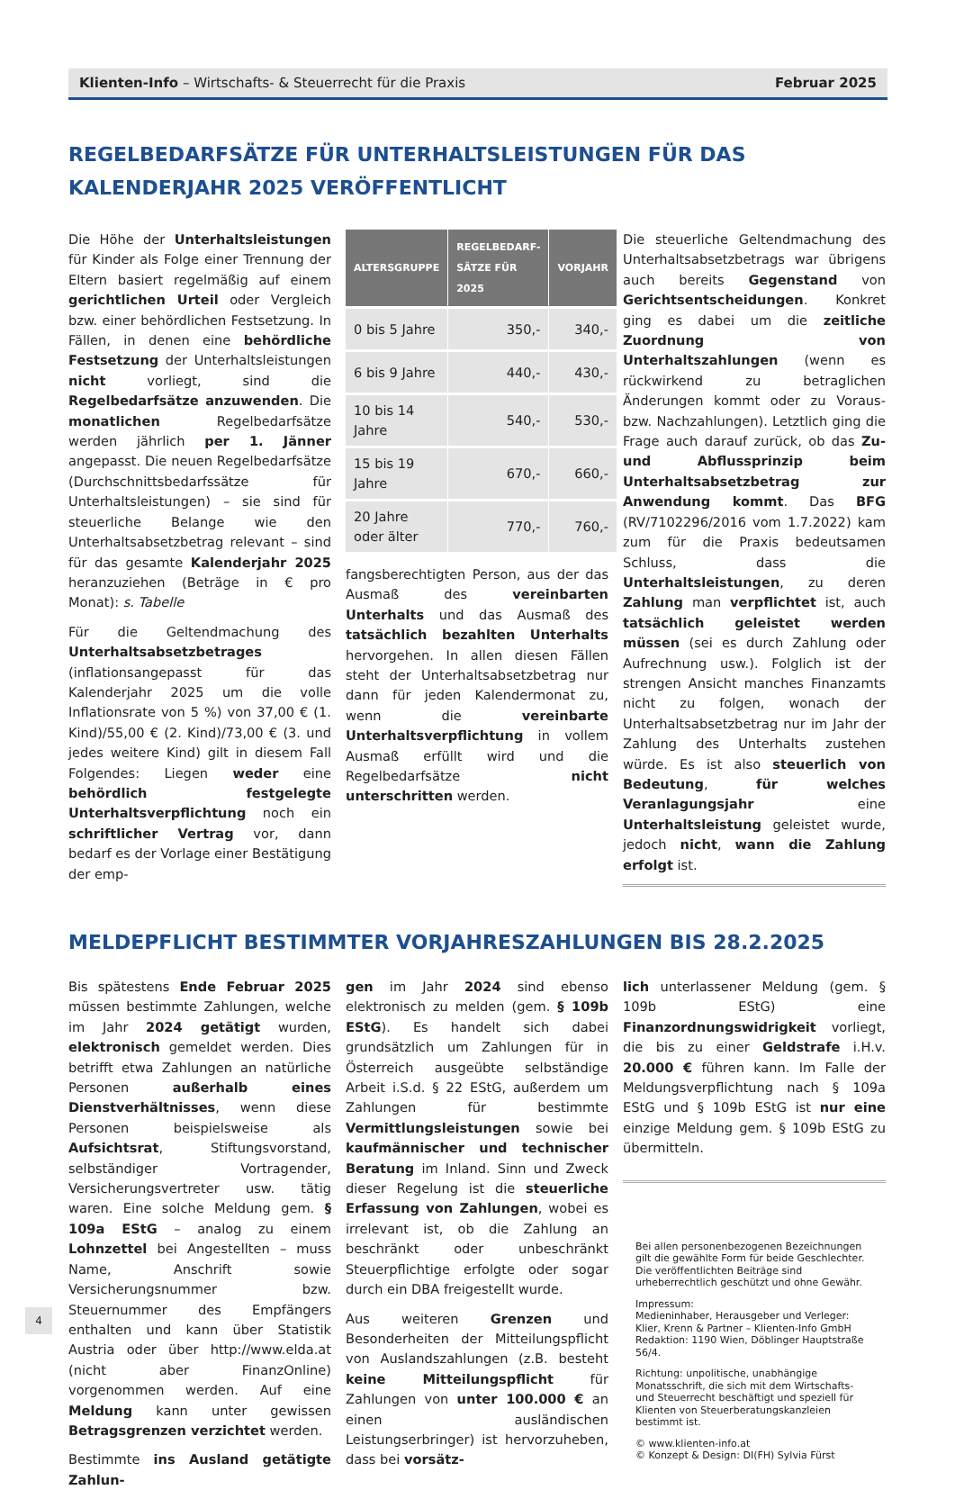Klienten-Info – Wirtschafts- & Steuerrecht für die Praxis Februar 2025
REGELBEDARFSÄTZE FÜR UNTERHALTSLEISTUNGEN FÜR DAS KALENDERJAHR 2025 VERÖFFENTLICHT
Die Höhe der Unterhaltsleistungen für Kinder als Folge einer Trennung der Eltern basiert regelmäßig auf einem gerichtlichen Urteil oder Vergleich bzw. einer behördlichen Festsetzung. In Fällen, in denen eine behördliche Festsetzung der Unterhaltsleistungen nicht vorliegt, sind die Regelbedarfsätze anzuwenden. Die monatlichen Regelbedarfsätze werden jährlich per 1. Jänner angepasst. Die neuen Regelbedarfsätze (Durchschnittsbedarfssätze für Unterhaltsleistungen) – sie sind für steuerliche Belange wie den Unterhaltsabsetzbetrag relevant – sind für das gesamte Kalenderjahr 2025 heranzuziehen (Beträge in € pro Monat): s. Tabelle
Für die Geltendmachung des Unterhaltsabsetzbetrages (inflationsangepasst für das Kalenderjahr 2025 um die volle Inflationsrate von 5 %) von 37,00 € (1. Kind)/55,00 € (2. Kind)/73,00 € (3. und jedes weitere Kind) gilt in diesem Fall Folgendes: Liegen weder eine behördlich festgelegte Unterhaltsverpflichtung noch ein schriftlicher Vertrag vor, dann bedarf es der Vorlage einer Bestätigung der emp-
| ALTERSGRUPPE | REGELBEDARF- SÄTZE FÜR 2025 | VORJAHR |
| --- | --- | --- |
| 0 bis 5 Jahre | 350,- | 340,- |
| 6 bis 9 Jahre | 440,- | 430,- |
| 10 bis 14 Jahre | 540,- | 530,- |
| 15 bis 19 Jahre | 670,- | 660,- |
| 20 Jahre oder älter | 770,- | 760,- |
fangsberechtigten Person, aus der das Ausmaß des vereinbarten Unterhalts und das Ausmaß des tatsächlich bezahlten Unterhalts hervorgehen. In allen diesen Fällen steht der Unterhaltsabsetzbetrag nur dann für jeden Kalendermonat zu, wenn die vereinbarte Unterhaltsverpflichtung in vollem Ausmaß erfüllt wird und die Regelbedarfsätze nicht unterschritten werden.
Die steuerliche Geltendmachung des Unterhaltsabsetzbetrags war übrigens auch bereits Gegenstand von Gerichtsentscheidungen. Konkret ging es dabei um die zeitliche Zuordnung von Unterhaltszahlungen (wenn es rückwirkend zu betraglichen Änderungen kommt oder zu Voraus- bzw. Nachzahlungen). Letztlich ging die Frage auch darauf zurück, ob das Zu- und Abflussprinzip beim Unterhaltsabsetzbetrag zur Anwendung kommt. Das BFG (RV/7102296/2016 vom 1.7.2022) kam zum für die Praxis bedeutsamen Schluss, dass die Unterhaltsleistungen, zu deren Zahlung man verpflichtet ist, auch tatsächlich geleistet werden müssen (sei es durch Zahlung oder Aufrechnung usw.). Folglich ist der strengen Ansicht manches Finanzamts nicht zu folgen, wonach der Unterhaltsabsetzbetrag nur im Jahr der Zahlung des Unterhalts zustehen würde. Es ist also steuerlich von Bedeutung, für welches Veranlagungsjahr eine Unterhaltsleistung geleistet wurde, jedoch nicht, wann die Zahlung erfolgt ist.
MELDEPFLICHT BESTIMMTER VORJAHRESZAHLUNGEN BIS 28.2.2025
Bis spätestens Ende Februar 2025 müssen bestimmte Zahlungen, welche im Jahr 2024 getätigt wurden, elektronisch gemeldet werden. Dies betrifft etwa Zahlungen an natürliche Personen außerhalb eines Dienstverhältnisses, wenn diese Personen beispielsweise als Aufsichtsrat, Stiftungsvorstand, selbständiger Vortragender, Versicherungsvertreter usw. tätig waren. Eine solche Meldung gem. § 109a EStG – analog zu einem Lohnzettel bei Angestellten – muss Name, Anschrift sowie Versicherungsnummer bzw. Steuernummer des Empfängers enthalten und kann über Statistik Austria oder über http://www.elda.at (nicht aber FinanzOnline) vorgenommen werden. Auf eine Meldung kann unter gewissen Betragsgrenzen verzichtet werden.
Bestimmte ins Ausland getätigte Zahlun-
gen im Jahr 2024 sind ebenso elektronisch zu melden (gem. § 109b EStG). Es handelt sich dabei grundsätzlich um Zahlungen für in Österreich ausgeübte selbständige Arbeit i.S.d. § 22 EStG, außerdem um Zahlungen für bestimmte Vermittlungsleistungen sowie bei kaufmännischer und technischer Beratung im Inland. Sinn und Zweck dieser Regelung ist die steuerliche Erfassung von Zahlungen, wobei es irrelevant ist, ob die Zahlung an beschränkt oder unbeschränkt Steuerpflichtige erfolgte oder sogar durch ein DBA freigestellt wurde.
Aus weiteren Grenzen und Besonderheiten der Mitteilungspflicht von Auslandszahlungen (z.B. besteht keine Mitteilungspflicht für Zahlungen von unter 100.000 € an einen ausländischen Leistungserbringer) ist hervorzuheben, dass bei vorsätz-
lich unterlassener Meldung (gem. § 109b EStG) eine Finanzordnungswidrigkeit vorliegt, die bis zu einer Geldstrafe i.H.v. 20.000 € führen kann. Im Falle der Meldungsverpflichtung nach § 109a EStG und § 109b EStG ist nur eine einzige Meldung gem. § 109b EStG zu übermitteln.
Bei allen personenbezogenen Bezeichnungen gilt die gewählte Form für beide Geschlechter.
Die veröffentlichten Beiträge sind urheberrechtlich geschützt und ohne Gewähr.
Impressum:
Medieninhaber, Herausgeber und Verleger:
Klier, Krenn & Partner – Klienten-Info GmbH
Redaktion: 1190 Wien, Döblinger Hauptstraße 56/4.
Richtung: unpolitische, unabhängige Monatsschrift, die sich mit dem Wirtschafts- und Steuerrecht beschäftigt und speziell für Klienten von Steuerberatungskanzleien bestimmt ist.
© www.klienten-info.at
© Konzept & Design: DI(FH) Sylvia Fürst
4